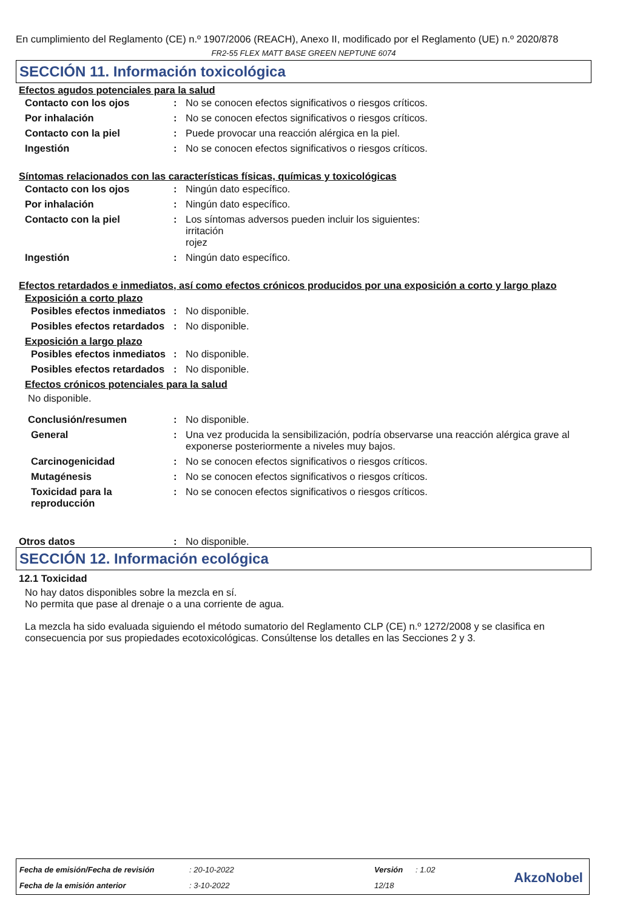En cumplimiento del Reglamento (CE) n.º 1907/2006 (REACH), Anexo II, modificado por el Reglamento (UE) n.º 2020/878
FR2-55 FLEX MATT BASE GREEN NEPTUNE 6074
SECCIÓN 11. Información toxicológica
Efectos agudos potenciales para la salud
Contacto con los ojos : No se conocen efectos significativos o riesgos críticos.
Por inhalación : No se conocen efectos significativos o riesgos críticos.
Contacto con la piel : Puede provocar una reacción alérgica en la piel.
Ingestión : No se conocen efectos significativos o riesgos críticos.
Síntomas relacionados con las características físicas, químicas y toxicológicas
Contacto con los ojos : Ningún dato específico.
Por inhalación : Ningún dato específico.
Contacto con la piel : Los síntomas adversos pueden incluir los siguientes:
irritación
rojez
Ingestión : Ningún dato específico.
Efectos retardados e inmediatos, así como efectos crónicos producidos por una exposición a corto y largo plazo
Exposición a corto plazo
Posibles efectos inmediatos
: No disponible.
Posibles efectos retardados
: No disponible.
Exposición a largo plazo
Posibles efectos inmediatos
: No disponible.
Posibles efectos retardados
: No disponible.
Efectos crónicos potenciales para la salud
No disponible.
Conclusión/resumen : No disponible.
General : Una vez producida la sensibilización, podría observarse una reacción alérgica grave al exponerse posteriormente a niveles muy bajos.
Carcinogenicidad : No se conocen efectos significativos o riesgos críticos.
Mutagénesis : No se conocen efectos significativos o riesgos críticos.
Toxicidad para la reproducción
: No se conocen efectos significativos o riesgos críticos.
Otros datos : No disponible.
SECCIÓN 12. Información ecológica
12.1 Toxicidad
No hay datos disponibles sobre la mezcla en sí.
No permita que pase al drenaje o a una corriente de agua.
La mezcla ha sido evaluada siguiendo el método sumatorio del Reglamento CLP (CE) n.º 1272/2008 y se clasifica en consecuencia por sus propiedades ecotoxicológicas. Consúltense los detalles en las Secciones 2 y 3.
| Fecha de emisión/Fecha de revisión | : 20-10-2022 | Versión | : 1.02 |
| Fecha de la emisión anterior | : 3-10-2022 | 12/18 | |
AkzoNobel